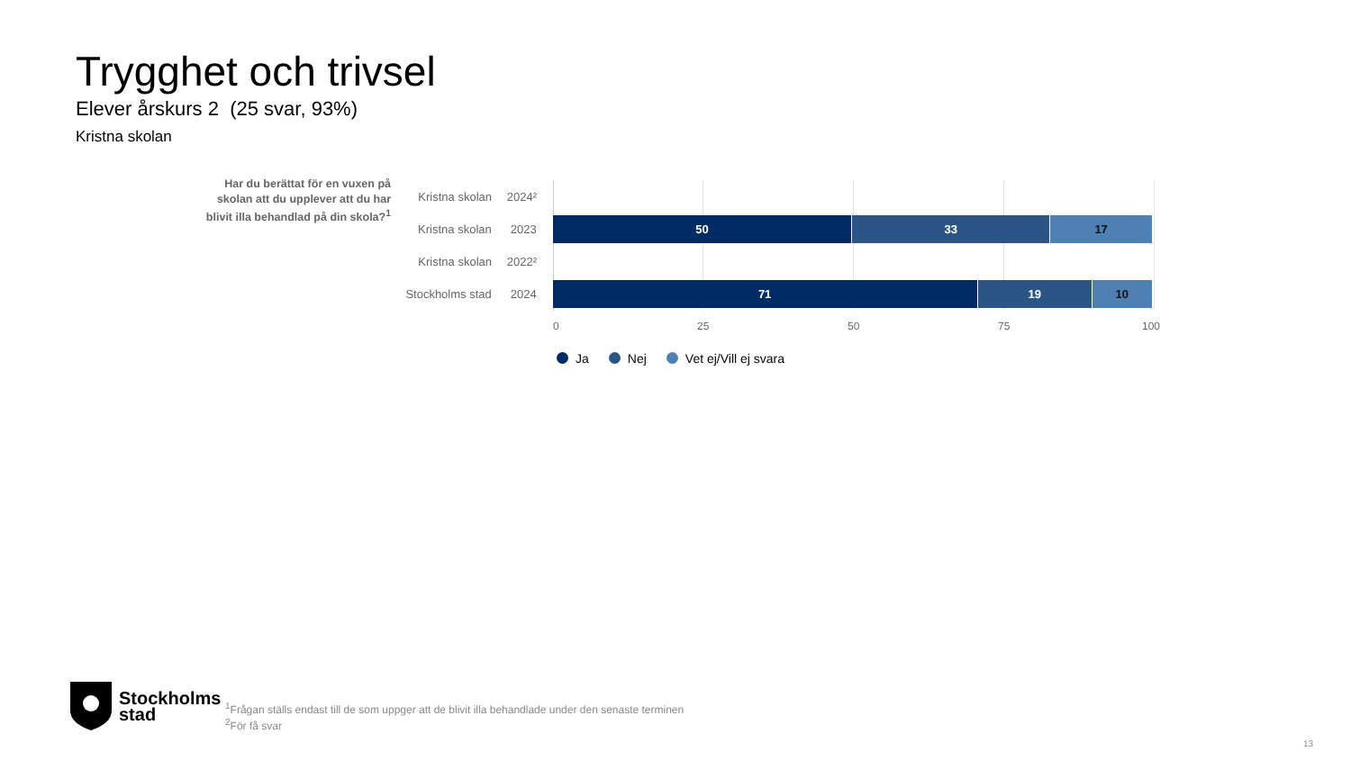Trygghet och trivsel
Elever årskurs 2 (25 svar, 93%)
Kristna skolan
Har du berättat för en vuxen på skolan att du upplever att du har blivit illa behandlad på din skola?<sup>1</sup>
Kristna skolan 2024²
Kristna skolan 2023
50 33 17
Kristna skolan 2022²
Stockholms stad 2024
71 19 10
0 25 50 75 100
Ja Nej Vet ej/Vill ej svara
Stockholms
stad
<sup>1</sup> Frågan ställs endast till de som uppger att de blivit illa behandlade under den senaste terminen
<sup>2</sup> För få svar
13